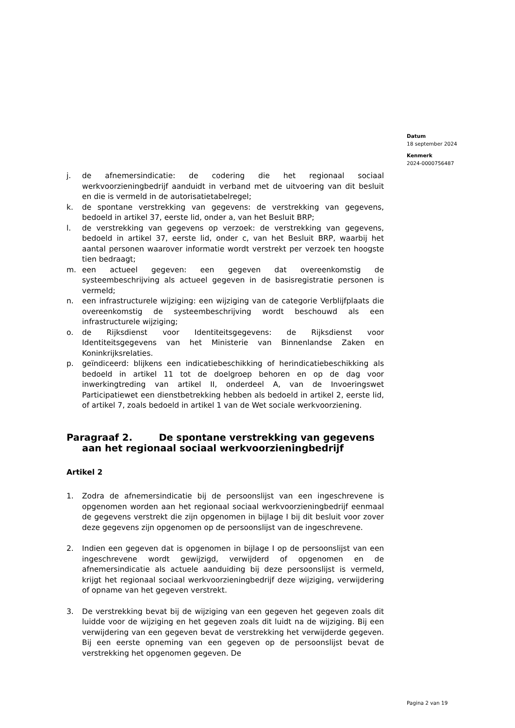Datum
18 september 2024
Kenmerk
2024-0000756487
j. de afnemersindicatie: de codering die het regionaal sociaal werkvoorzieningbedrijf aanduidt in verband met de uitvoering van dit besluit en die is vermeld in de autorisatietabelregel;
k. de spontane verstrekking van gegevens: de verstrekking van gegevens, bedoeld in artikel 37, eerste lid, onder a, van het Besluit BRP;
l. de verstrekking van gegevens op verzoek: de verstrekking van gegevens, bedoeld in artikel 37, eerste lid, onder c, van het Besluit BRP, waarbij het aantal personen waarover informatie wordt verstrekt per verzoek ten hoogste tien bedraagt;
m. een actueel gegeven: een gegeven dat overeenkomstig de systeembeschrijving als actueel gegeven in de basisregistratie personen is vermeld;
n. een infrastructurele wijziging: een wijziging van de categorie Verblijfplaats die overeenkomstig de systeembeschrijving wordt beschouwd als een infrastructurele wijziging;
o. de Rijksdienst voor Identiteitsgegevens: de Rijksdienst voor Identiteitsgegevens van het Ministerie van Binnenlandse Zaken en Koninkrijksrelaties.
p. geïndiceerd: blijkens een indicatiebeschikking of herindicatiebeschikking als bedoeld in artikel 11 tot de doelgroep behoren en op de dag voor inwerkingtreding van artikel II, onderdeel A, van de Invoeringswet Participatiewet een dienstbetrekking hebben als bedoeld in artikel 2, eerste lid, of artikel 7, zoals bedoeld in artikel 1 van de Wet sociale werkvoorziening.
Paragraaf 2. De spontane verstrekking van gegevens aan het regionaal sociaal werkvoorzieningbedrijf
Artikel 2
1. Zodra de afnemersindicatie bij de persoonslijst van een ingeschrevene is opgenomen worden aan het regionaal sociaal werkvoorzieningbedrijf eenmaal de gegevens verstrekt die zijn opgenomen in bijlage I bij dit besluit voor zover deze gegevens zijn opgenomen op de persoonslijst van de ingeschrevene.
2. Indien een gegeven dat is opgenomen in bijlage I op de persoonslijst van een ingeschrevene wordt gewijzigd, verwijderd of opgenomen en de afnemersindicatie als actuele aanduiding bij deze persoonslijst is vermeld, krijgt het regionaal sociaal werkvoorzieningbedrijf deze wijziging, verwijdering of opname van het gegeven verstrekt.
3. De verstrekking bevat bij de wijziging van een gegeven het gegeven zoals dit luidde voor de wijziging en het gegeven zoals dit luidt na de wijziging. Bij een verwijdering van een gegeven bevat de verstrekking het verwijderde gegeven. Bij een eerste opneming van een gegeven op de persoonslijst bevat de verstrekking het opgenomen gegeven. De
Pagina 2 van 19